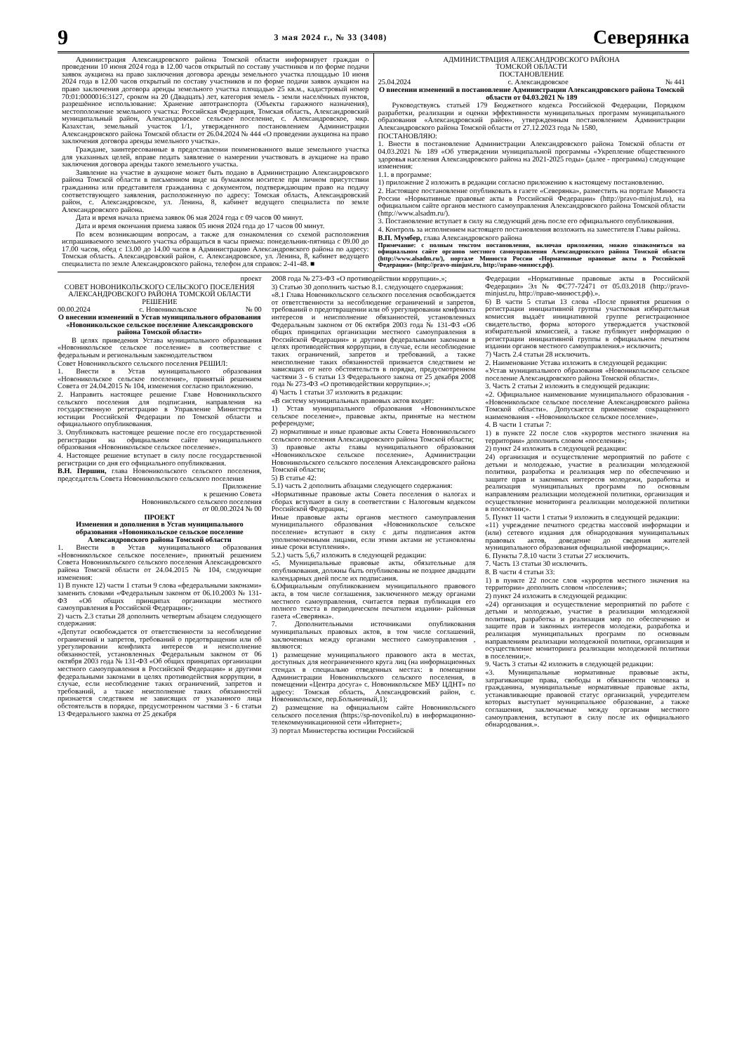9 3 мая 2024 г., № 33 (3408) Северянка
Администрация Александровского района Томской области информирует граждан о проведении 10 июня 2024 года в 12.00 часов открытый по составу участников и по форме подачи заявок аукциона на право заключения договора аренды земельного участка площадью 10 июня 2024 года в 12.00 часов открытый по составу участников и по форме подачи заявок аукцион на право заключения договора аренды земельного участка площадью 25 кв.м., кадастровый номер 70:01:0000016:3127, сроком на 20 (Двадцать) лет, категория земель - земли населённых пунктов, разрешённое использование: Хранение автотранспорта (Объекты гаражного назначения), местоположение земельного участка: Российская Федерация, Томская область, Александровский муниципальный район, Александровское сельское поселение, с. Александровское, мкр. Казахстан, земельный участок 1/1, утвержденного постановлением Администрации Александровского района Томской области от 26.04.2024 № 444 «О проведении аукциона на право заключения договора аренды земельного участка».
Граждане, заинтересованные в предоставлении поименованного выше земельного участка для указанных целей, вправе подать заявление о намерении участвовать в аукционе на право заключения договора аренды такого земельного участка.
Заявление на участие в аукционе может быть подано в Администрацию Александровского района Томской области в письменном виде на бумажном носителе при личном присутствии гражданина или представителя гражданина с документом, подтверждающим право на подачу соответствующего заявления, расположенную по адресу: Томская область, Александровский район, с. Александровское, ул. Ленина, 8, кабинет ведущего специалиста по земле Александровского района.
Дата и время начала приема заявок 06 мая 2024 года с 09 часов 00 минут.
Дата и время окончания приема заявок 05 июня 2024 года до 17 часов 00 минут.
По всем возникающим вопросам, а также для ознакомления со схемой расположения испрашиваемого земельного участка обращаться в часы приема: понедельник-пятница с 09.00 до 17.00 часов, обед с 13.00 до 14.00 часов в Администрацию Александровского района по адресу: Томская область. Александровский район, с. Александровское, ул. Ленина, 8, кабинет ведущего специалиста по земле Александровского района, телефон для справок: 2-41-48. ■
АДМИНИСТРАЦИЯ АЛЕКСАНДРОВСКОГО РАЙОНА
ТОМСКОЙ ОБЛАСТИ
ПОСТАНОВЛЕНИЕ
25.04.2024 с. Александровское № 441
О внесении изменений в постановление Администрации Александровского района Томской области от 04.03.2021 № 189
Руководствуясь статьей 179 Бюджетного кодекса Российской Федерации, Порядком разработки, реализации и оценки эффективности муниципальных программ муниципального образования «Александровский район», утвержденным постановлением Администрации Александровского района Томской области от 27.12.2023 года № 1580,
ПОСТАНОВЛЯЮ:
1. Внести в постановление Администрации Александровского района Томской области от 04.03.2021 № 189 «Об утверждении муниципальной программы «Укрепление общественного здоровья населения Александровского района на 2021-2025 годы» (далее - программа) следующие изменения:
1.1. в программе:
1) приложение 2 изложить в редакции согласно приложению к настоящему постановлению.
2. Настоящее постановление опубликовать в газете «Северянка», разместить на портале Минюста России «Нормативные правовые акты в Российской Федерации» (http://pravo-minjust.ru), на официальном сайте органов местного самоуправления Александровского района Томской области (http://www.alsadm.ru/).
3. Постановление вступает в силу на следующий день после его официального опубликования.
4. Контроль за исполнением настоящего постановления возложить на заместителя Главы района.
В.П. Мумбер, глава Александровского района
Примечание: с полным текстом постановления, включая приложения, можно ознакомиться на официальном сайте органов местного самоуправления Александровского района Томской области (http://www.alsadm.ru/), портале Минюста России «Нормативные правовые акты в Российской Федерации» (http://pravo-minjust.ru, http://право-минюст.рф).
проект
СОВЕТ НОВОНИКОЛЬСКОГО СЕЛЬСКОГО ПОСЕЛЕНИЯ АЛЕКСАНДРОВСКОГО РАЙОНА ТОМСКОЙ ОБЛАСТИ
РЕШЕНИЕ
00.00.2024 с. Новоникольское № 00
О внесении изменений в Устав муниципального образования «Новоникольское сельское поселение Александровского района Томской области»
В целях приведения Устава муниципального образования «Новоникольское сельское поселение» в соответствие с федеральным и региональным законодательством
Совет Новоникольского сельского поселения РЕШИЛ:
1. Внести в Устав муниципального образования «Новоникольское сельское поселение», принятый решением Совета от 24.04.2015 № 104, изменения согласно приложению.
2. Направить настоящее решение Главе Новоникольского сельского поселения для подписания, направления на государственную регистрацию в Управление Министерства юстиции Российской Федерации по Томской области и официального опубликования.
3. Опубликовать настоящее решение после его государственной регистрации на официальном сайте муниципального образования «Новоникольское сельское поселение».
4. Настоящее решение вступает в силу после государственной регистрации со дня его официального опубликования.
В.Н. Першин, глава Новоникольского сельского поселения, председатель Совета Новоникольского сельского поселения
Приложение
к решению Совета
Новоникольского сельского поселения
от 00.00.2024 № 00
ПРОЕКТ
Изменения и дополнения в Устав муниципального образования «Новоникольское сельское поселение Александровского района Томской области
1. Внести в Устав муниципального образования «Новоникольское сельское поселение», принятый решением Совета Новоникольского сельского поселения Александровского района Томской области от 24.04.2015 № 104, следующие изменения:
1) В пункте 12) части 1 статьи 9 слова «федеральными законами» заменить словами «Федеральным законом от 06.10.2003 № 131-ФЗ «Об общих принципах организации местного самоуправления в Российской Федерации»;
2) часть 2.3 статьи 28 дополнить четвертым абзацем следующего содержания:
«Депутат освобождается от ответственности за несоблюдение ограничений и запретов, требований о предотвращении или об урегулировании конфликта интересов и неисполнение обязанностей, установленных Федеральным законом от 06 октября 2003 года № 131-ФЗ «Об общих принципах организации местного самоуправления в Российской Федерации» и другими федеральными законами в целях противодействия коррупции, в случае, если несоблюдение таких ограничений, запретов и требований, а также неисполнение таких обязанностей признается следствием не зависящих от указанного лица обстоятельств в порядке, предусмотренном частями 3 - 6 статьи 13 Федерального закона от 25 декабря
2008 года № 273-ФЗ «О противодействии коррупции».»;
3) Статью 30 дополнить частью 8.1. следующего содержания:
«8.1 Глава Новоникольского сельского поселения освобождается от ответственности за несоблюдение ограничений и запретов, требований о предотвращении или об урегулировании конфликта интересов и неисполнение обязанностей, установленных Федеральным законом от 06 октября 2003 года № 131-ФЗ «Об общих принципах организации местного самоуправления в Российской Федерации» и другими федеральными законами в целях противодействия коррупции, в случае, если несоблюдение таких ограничений, запретов и требований, а также неисполнение таких обязанностей признается следствием не зависящих от него обстоятельств в порядке, предусмотренном частями 3 - 6 статьи 13 Федерального закона от 25 декабря 2008 года № 273-ФЗ «О противодействии коррупции».»;
4) Часть 1 статьи 37 изложить в редакции:
«В систему муниципальных правовых актов входят:
1) Устав муниципального образования «Новоникольское сельское поселение», правовые акты, принятые на местном референдуме;
2) нормативные и иные правовые акты Совета Новоникольского сельского поселения Александровского района Томской области;
3) правовые акты главы муниципального образования «Новоникольское сельское поселение», Администрации Новоникольского сельского поселения Александровского района Томской области;
5) В статье 42:
5.1) часть 2 дополнить абзацами следующего содержания:
«Нормативные правовые акты Совета поселения о налогах и сборах вступают в силу в соответствии с Налоговым кодексом Российской Федерации.;
Иные правовые акты органов местного самоуправления муниципального образования «Новоникольское сельское поселение» вступают в силу с даты подписания актов уполномоченными лицами, если этими актами не установлены иные сроки вступления».
5.2.) часть 5,6,7 изложить в следующей редакции:
«5. Муниципальные правовые акты, обязательные для опубликования, должны быть опубликованы не позднее двадцати календарных дней после их подписания.
6.Официальным опубликованием муниципального правового акта, в том числе соглашения, заключенного между органами местного самоуправления, считается первая публикация его полного текста в периодическом печатном издании- районная газета «Северянка».
7. Дополнительными источниками опубликования муниципальных правовых актов, в том числе соглашений, заключенных между органами местного самоуправления , являются:
1) размещение муниципального правового акта в местах, доступных для неограниченного круга лиц (на информационных стендах в специально отведенных местах: в помещении Администрации Новоникольского сельского поселения, в помещении «Центра досуга» с. Новоникольское МБУ ЦДНТ» по адресу: Томская область, Александровский район, с. Новоникольское, пер.Больничный,1);
2) размещение на официальном сайте Новоникольского сельского поселения (https://sp-novonikol.ru) в информационно-телекоммуникационной сети «Интернет»;
3) портал Министерства юстиции Российской
Федерации «Нормативные правовые акты в Российской Федерации» Эл № ФС77-72471 от 05.03.2018 (http://pravo-minjust.ru, http://право-минюст.рф).».
6) В части 5 статьи 13 слова «После принятия решения о регистрации инициативной группы участковая избирательная комиссия выдаёт инициативной группе регистрационное свидетельство, форма которого утверждается участковой избирательной комиссией, а также публикует информацию о регистрации инициативной группы в официальном печатном издании органов местного самоуправления.» исключить;
7) Часть 2.4 статьи 28 исключить.
2. Наименование Устава изложить в следующей редакции:
«Устав муниципального образования «Новоникольское сельское поселение Александровского района Томской области».
3. Часть 2 статьи 2 изложить в следующей редакции:
«2. Официальное наименование муниципального образования - «Новоникольское сельское поселение Александровского района Томской области». Допускается применение сокращенного наименования - «Новоникольское сельское поселение».
4. В части 1 статьи 7:
1) в пункте 22 после слов «курортов местного значения на территории» дополнить словом «поселения»;
2) пункт 24 изложить в следующей редакции:
24) организация и осуществление мероприятий по работе с детьми и молодежью, участие в реализации молодежной политики, разработка и реализация мер по обеспечению и защите прав и законных интересов молодежи, разработка и реализация муниципальных программ по основным направлениям реализации молодежной политики, организация и осуществление мониторинга реализации молодежной политики в поселении;».
5. Пункт 11 части 1 статьи 9 изложить в следующей редакции:
«11) учреждение печатного средства массовой информации и (или) сетевого издания для обнародования муниципальных правовых актов, доведение до сведения жителей муниципального образования официальной информации;».
6. Пункты 7.8.10 части 3 статьи 27 исключить.
7. Часть 13 статьи 30 исключить.
8. В части 4 статьи 33:
1) в пункте 22 после слов «курортов местного значения на территории» дополнить словом «поселения»;
2) пункт 24 изложить в следующей редакции:
«24) организация и осуществление мероприятий по работе с детьми и молодежью, участие в реализации молодежной политики, разработка и реализация мер по обеспечению и защите прав и законных интересов молодежи, разработка и реализация муниципальных программ по основным направлениям реализации молодежной политики, организация и осуществление мониторинга реализации молодежной политики в поселении;».
9. Часть 3 статьи 42 изложить в следующей редакции:
«3. Муниципальные нормативные правовые акты, затрагивающие права, свободы и обязанности человека и гражданина, муниципальные нормативные правовые акты, устанавливающие правовой статус организаций, учредителем которых выступает муниципальное образование, а также соглашения, заключаемые между органами местного самоуправления, вступают в силу после их официального обнародования.».